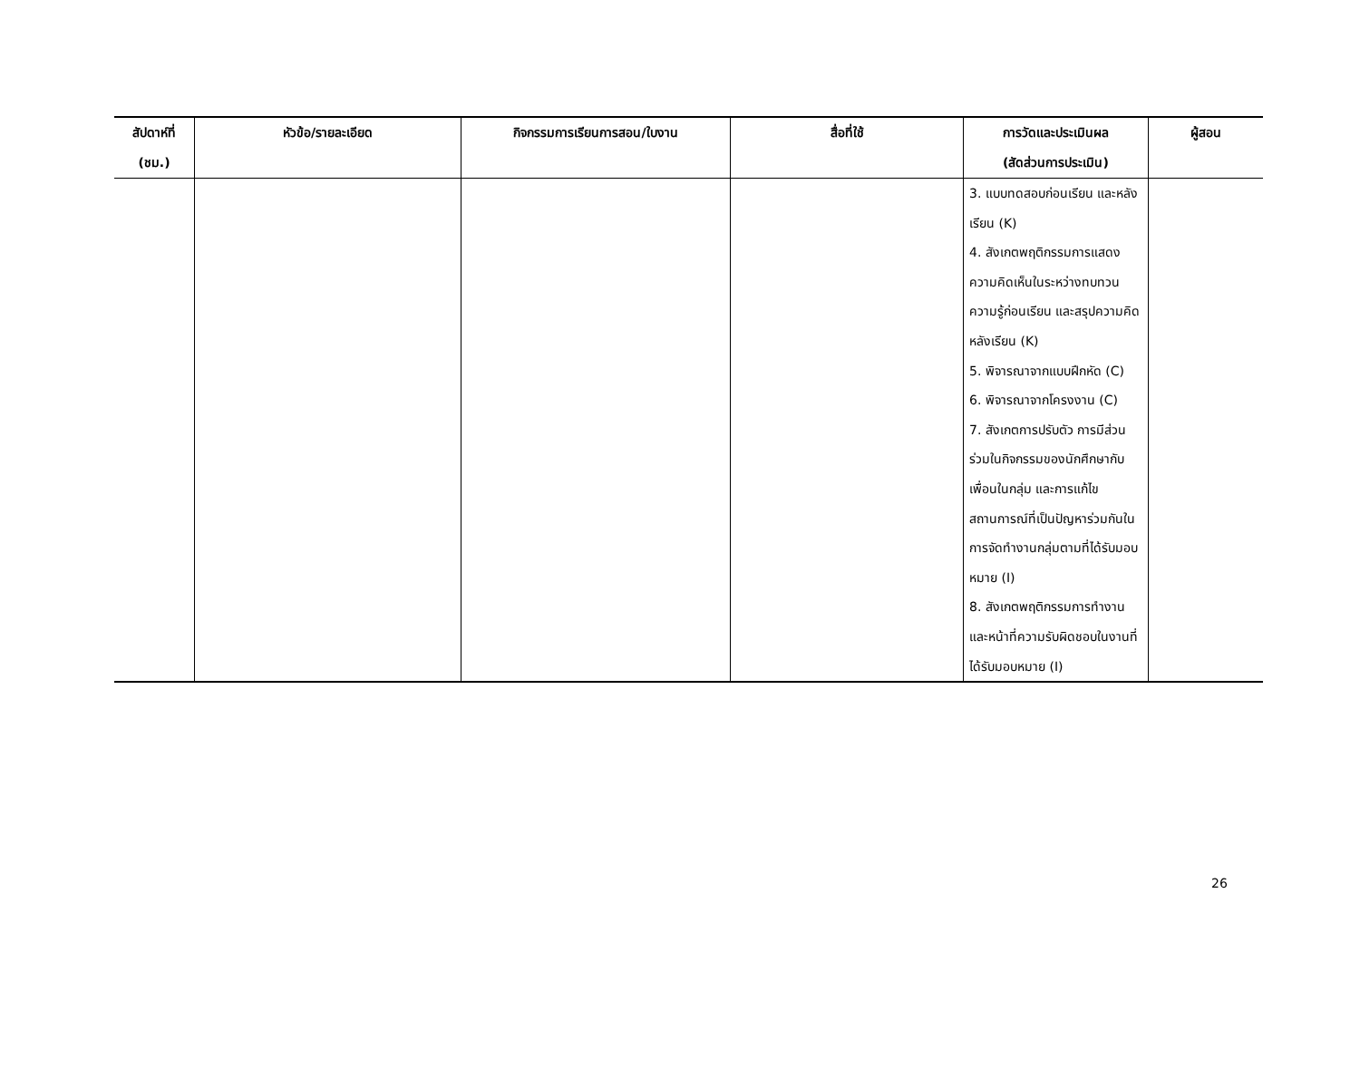| สัปดาห์ที่ (ชม.) | หัวข้อ/รายละเอียด | กิจกรรมการเรียนการสอน/ใบงาน | สื่อที่ใช้ | การวัดและประเมินผล (สัดส่วนการประเมิน) | ผู้สอน |
| --- | --- | --- | --- | --- | --- |
| | | | | 3. แบบทดสอบก่อนเรียน และหลังเรียน (K) 4. สังเกตพฤติกรรมการแสดงความคิดเห็นในระหว่างทบทวนความรู้ก่อนเรียน และสรุปความคิดหลังเรียน (K) 5. พิจารณาจากแบบฝึกหัด (C) 6. พิจารณาจากโครงงาน (C) 7. สังเกตการปรับตัว การมีส่วนร่วมในกิจกรรมของนักศึกษากับเพื่อนในกลุ่ม และการแก้ไขสถานการณ์ที่เป็นปัญหาร่วมกันในการจัดทำงานกลุ่มตามที่ได้รับมอบหมาย (I) 8. สังเกตพฤติกรรมการทำงานและหน้าที่ความรับผิดชอบในงานที่ได้รับมอบหมาย (I) | |
26